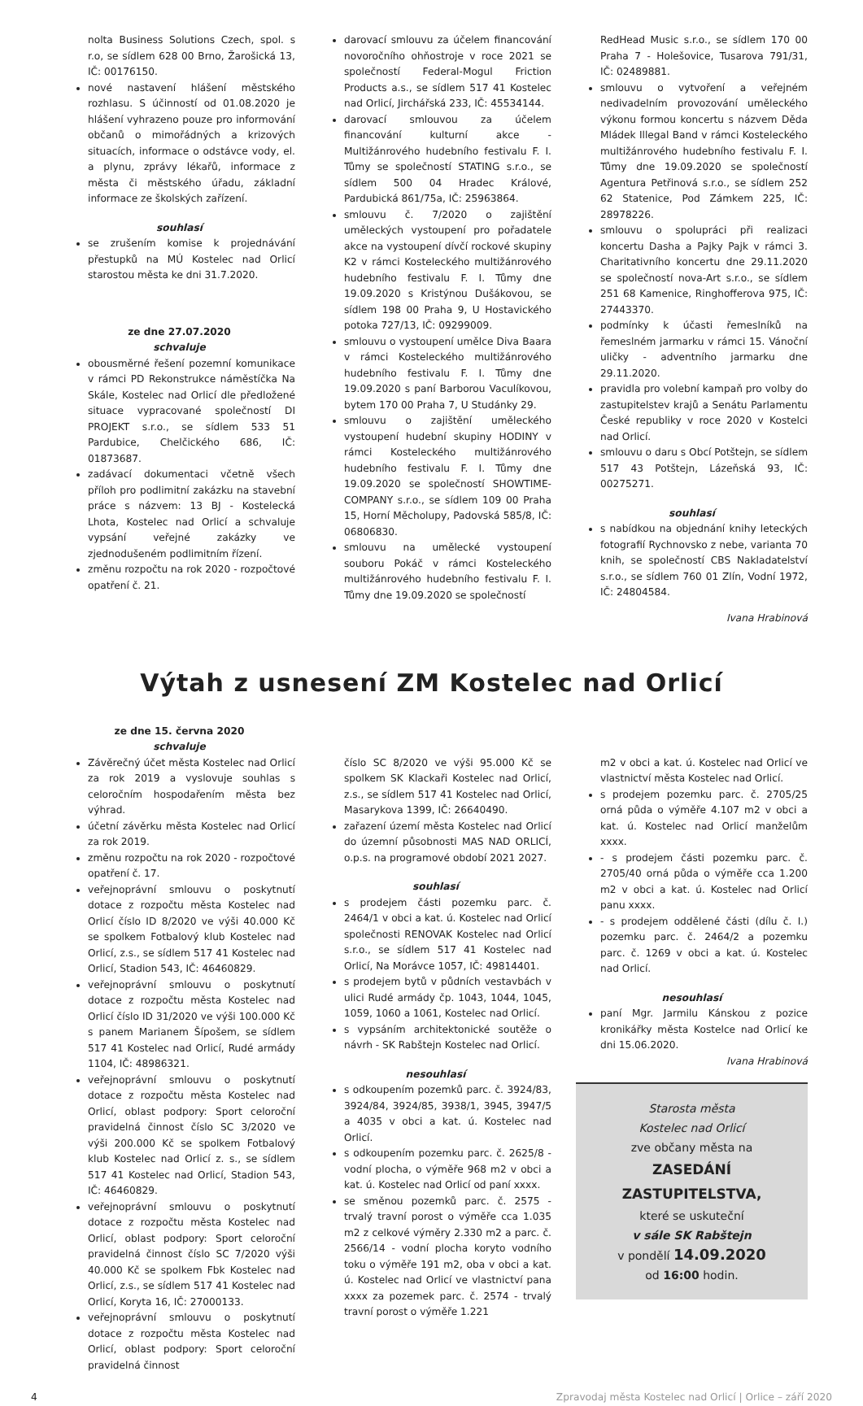nolta Business Solutions Czech, spol. s r.o, se sídlem 628 00 Brno, Žarošická 13, IČ: 00176150.
nové nastavení hlášení městského rozhlasu. S účinností od 01.08.2020 je hlášení vyhrazeno pouze pro informování občanů o mimořádných a krizových situacích, informace o odstávce vody, el. a plynu, zprávy lékařů, informace z města či městského úřadu, základní informace ze školských zařízení.
souhlasí
se zrušením komise k projednávání přestupků na MÚ Kostelec nad Orlicí starostou města ke dni 31.7.2020.
ze dne 27.07.2020
schvaluje
obousměrné řešení pozemní komunikace v rámci PD Rekonstrukce náměstíčka Na Skále, Kostelec nad Orlicí dle předložené situace vypracované společností DI PROJEKT s.r.o., se sídlem 533 51 Pardubice, Chelčického 686, IČ: 01873687.
zadávací dokumentaci včetně všech příloh pro podlimitní zakázku na stavební práce s názvem: 13 BJ - Kostelecká Lhota, Kostelec nad Orlicí a schvaluje vypsání veřejné zakázky ve zjednodušeném podlimitním řízení.
změnu rozpočtu na rok 2020 - rozpočtové opatření č. 21.
darovací smlouvu za účelem financování novoročního ohňostroje v roce 2021 se společností Federal-Mogul Friction Products a.s., se sídlem 517 41 Kostelec nad Orlicí, Jirchářská 233, IČ: 45534144.
darovací smlouvou za účelem financování kulturní akce - Multižánrového hudebního festivalu F. I. Tůmy se společností STATING s.r.o., se sídlem 500 04 Hradec Králové, Pardubická 861/75a, IČ: 25963864.
smlouvu č. 7/2020 o zajištění uměleckých vystoupení pro pořadatele akce na vystoupení dívčí rockové skupiny K2 v rámci Kosteleckého multižánrového hudebního festivalu F. I. Tůmy dne 19.09.2020 s Kristýnou Dušákovou, se sídlem 198 00 Praha 9, U Hostavického potoka 727/13, IČ: 09299009.
smlouvu o vystoupení umělce Diva Baara v rámci Kosteleckého multižánrového hudebního festivalu F. I. Tůmy dne 19.09.2020 s paní Barborou Vaculíkovou, bytem 170 00 Praha 7, U Studánky 29.
smlouvu o zajištění uměleckého vystoupení hudební skupiny HODINY v rámci Kosteleckého multižánrového hudebního festivalu F. I. Tůmy dne 19.09.2020 se společností SHOWTIME-COMPANY s.r.o., se sídlem 109 00 Praha 15, Horní Měcholupy, Padovská 585/8, IČ: 06806830.
smlouvu na umělecké vystoupení souboru Pokáč v rámci Kosteleckého multižánrového hudebního festivalu F. I. Tůmy dne 19.09.2020 se společností
RedHead Music s.r.o., se sídlem 170 00 Praha 7 - Holešovice, Tusarova 791/31, IČ: 02489881.
smlouvu o vytvoření a veřejném nedivadelním provozování uměleckého výkonu formou koncertu s názvem Děda Mládek Illegal Band v rámci Kosteleckého multižánrového hudebního festivalu F. I. Tůmy dne 19.09.2020 se společností Agentura Petřinová s.r.o., se sídlem 252 62 Statenice, Pod Zámkem 225, IČ: 28978226.
smlouvu o spolupráci při realizaci koncertu Dasha a Pajky Pajk v rámci 3. Charitativního koncertu dne 29.11.2020 se společností nova-Art s.r.o., se sídlem 251 68 Kamenice, Ringhofferova 975, IČ: 27443370.
podmínky k účasti řemeslníků na řemeslném jarmarku v rámci 15. Vánoční uličky - adventního jarmarku dne 29.11.2020.
pravidla pro volební kampaň pro volby do zastupitelstev krajů a Senátu Parlamentu České republiky v roce 2020 v Kostelci nad Orlicí.
smlouvu o daru s Obcí Potštejn, se sídlem 517 43 Potštejn, Lázeňská 93, IČ: 00275271.
souhlasí
s nabídkou na objednání knihy leteckých fotografií Rychnovsko z nebe, varianta 70 knih, se společností CBS Nakladatelství s.r.o., se sídlem 760 01 Zlín, Vodní 1972, IČ: 24804584.
Ivana Hrabinová
Výtah z usnesení ZM Kostelec nad Orlicí
ze dne 15. června 2020
schvaluje
Závěrečný účet města Kostelec nad Orlicí za rok 2019 a vyslovuje souhlas s celoročním hospodařením města bez výhrad.
účetní závěrku města Kostelec nad Orlicí za rok 2019.
změnu rozpočtu na rok 2020 - rozpočtové opatření č. 17.
veřejnoprávní smlouvu o poskytnutí dotace z rozpočtu města Kostelec nad Orlicí číslo ID 8/2020 ve výši 40.000 Kč se spolkem Fotbalový klub Kostelec nad Orlicí, z.s., se sídlem 517 41 Kostelec nad Orlicí, Stadion 543, IČ: 46460829.
veřejnoprávní smlouvu o poskytnutí dotace z rozpočtu města Kostelec nad Orlicí číslo ID 31/2020 ve výši 100.000 Kč s panem Marianem Šípošem, se sídlem 517 41 Kostelec nad Orlicí, Rudé armády 1104, IČ: 48986321.
veřejnoprávní smlouvu o poskytnutí dotace z rozpočtu města Kostelec nad Orlicí, oblast podpory: Sport celoroční pravidelná činnost číslo SC 3/2020 ve výši 200.000 Kč se spolkem Fotbalový klub Kostelec nad Orlicí z. s., se sídlem 517 41 Kostelec nad Orlicí, Stadion 543, IČ: 46460829.
veřejnoprávní smlouvu o poskytnutí dotace z rozpočtu města Kostelec nad Orlicí, oblast podpory: Sport celoroční pravidelná činnost číslo SC 7/2020 výši 40.000 Kč se spolkem Fbk Kostelec nad Orlicí, z.s., se sídlem 517 41 Kostelec nad Orlicí, Koryta 16, IČ: 27000133.
veřejnoprávní smlouvu o poskytnutí dotace z rozpočtu města Kostelec nad Orlicí, oblast podpory: Sport celoroční pravidelná činnost
číslo SC 8/2020 ve výši 95.000 Kč se spolkem SK Klackaři Kostelec nad Orlicí, z.s., se sídlem 517 41 Kostelec nad Orlicí, Masarykova 1399, IČ: 26640490.
zařazení území města Kostelec nad Orlicí do územní působnosti MAS NAD ORLICÍ, o.p.s. na programové období 2021 2027.
souhlasí
s prodejem části pozemku parc. č. 2464/1 v obci a kat. ú. Kostelec nad Orlicí společnosti RENOVAK Kostelec nad Orlicí s.r.o., se sídlem 517 41 Kostelec nad Orlicí, Na Morávce 1057, IČ: 49814401.
s prodejem bytů v půdních vestavbách v ulici Rudé armády čp. 1043, 1044, 1045, 1059, 1060 a 1061, Kostelec nad Orlicí.
s vypsáním architektonické soutěže o návrh - SK Rabštejn Kostelec nad Orlicí.
nesouhlasí
s odkoupením pozemků parc. č. 3924/83, 3924/84, 3924/85, 3938/1, 3945, 3947/5 a 4035 v obci a kat. ú. Kostelec nad Orlicí.
s odkoupením pozemku parc. č. 2625/8 - vodní plocha, o výměře 968 m2 v obci a kat. ú. Kostelec nad Orlicí od paní xxxx.
se směnou pozemků parc. č. 2575 - trvalý travní porost o výměře cca 1.035 m2 z celkové výměry 2.330 m2 a parc. č. 2566/14 - vodní plocha koryto vodního toku o výměře 191 m2, oba v obci a kat. ú. Kostelec nad Orlicí ve vlastnictví pana xxxx za pozemek parc. č. 2574 - trvalý travní porost o výměře 1.221
m2 v obci a kat. ú. Kostelec nad Orlicí ve vlastnictví města Kostelec nad Orlicí.
s prodejem pozemku parc. č. 2705/25 orná půda o výměře 4.107 m2 v obci a kat. ú. Kostelec nad Orlicí manželům xxxx.
- s prodejem části pozemku parc. č. 2705/40 orná půda o výměře cca 1.200 m2 v obci a kat. ú. Kostelec nad Orlicí panu xxxx.
- s prodejem oddělené části (dílu č. I.) pozemku parc. č. 2464/2 a pozemku parc. č. 1269 v obci a kat. ú. Kostelec nad Orlicí.
nesouhlasí
paní Mgr. Jarmilu Kánskou z pozice kronikářky města Kostelce nad Orlicí ke dni 15.06.2020.
Ivana Hrabinová
Starosta města
Kostelec nad Orlicí
zve občany města na
ZASEDÁNÍ
ZASTUPITELSTVA,
které se uskuteční
v sále SK Rabštejn
v pondělí 14.09.2020
od 16:00 hodin.
4 Zpravodaj města Kostelec nad Orlicí | Orlice – září 2020